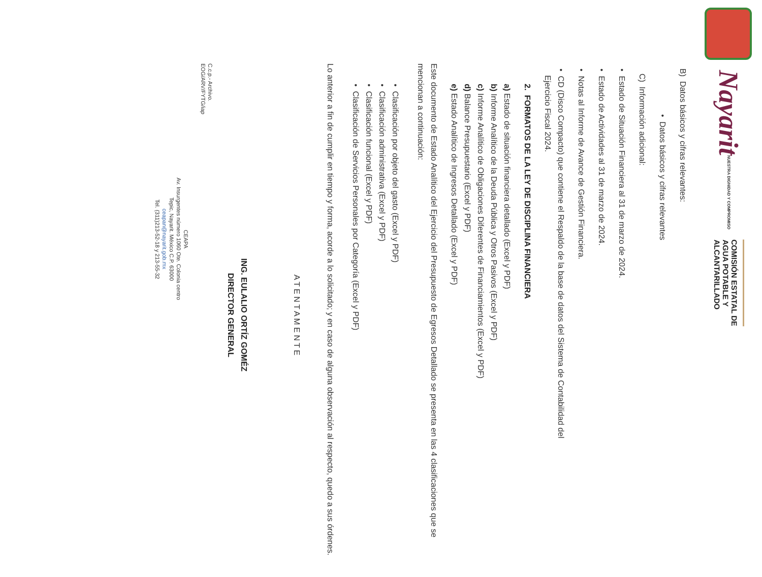Nayarit
NUESTRA DIGNIDAD Y COMPROMISO
COMISIÓN ESTATAL DE
AGUA POTABLE Y
ALCANTARILLADO
B) Datos básicos y cifras relevantes:
• Datos básicos y cifras relevantes
C) Información adicional:
• Estado de Situación Financiera al 31 de marzo de 2024.
• Estado de Actividades al 31 de marzo de 2024.
• Notas al Informe de Avance de Gestión Financiera.
• CD (Disco Compacto) que contiene el Respaldo de la base de datos del Sistema de Contabilidad del
Ejercicio Fiscal 2024.
2. FORMATOS DE LA LEY DE DISCIPLINA FINANCIERA
a) Estado de situación financiera detallado (Excel y PDF)
b) Informe Analítico de la Deuda Pública y Otros Pasivos (Excel y PDF)
c) Informe Analítico de Obligaciones Diferentes de Financiamientos (Excel y PDF)
d) Balance Presupuestario (Excel y PDF)
e) Estado Analítico de Ingresos Detallado (Excel y PDF)
Este documento de Estado Analítico del Ejercicio del Presupuesto de Egresos Detallado se presenta en las 4 clasificaciones que se mencionan a continuación:
• Clasificación por objeto del gasto (Excel y PDF)
• Clasificación administrativa (Excel y PDF)
• Clasificación funcional (Excel y PDF)
• Clasificación de Servicios Personales por Categoría (Excel y PDF)
Lo anterior a fin de cumplir en tiempo y forma, acorde a lo solicitado; y en caso de alguna observación al respecto, quedo a sus órdenes.
A T E N T A M E N T E
ING. EULALIO ORTÍZ GOMÉZ
DIRECTOR GENERAL
C.c.p.- Archivo.
EOG/ARV/FYTG/iap
CEAPA
Av. Insurgentes número 1060 Ote. Colonia centro
Tepic, Nayarit. México C.P. 63000
ceapan@nayarit.gob.mx
Tel. (311)213-52-18 y 213-55-32